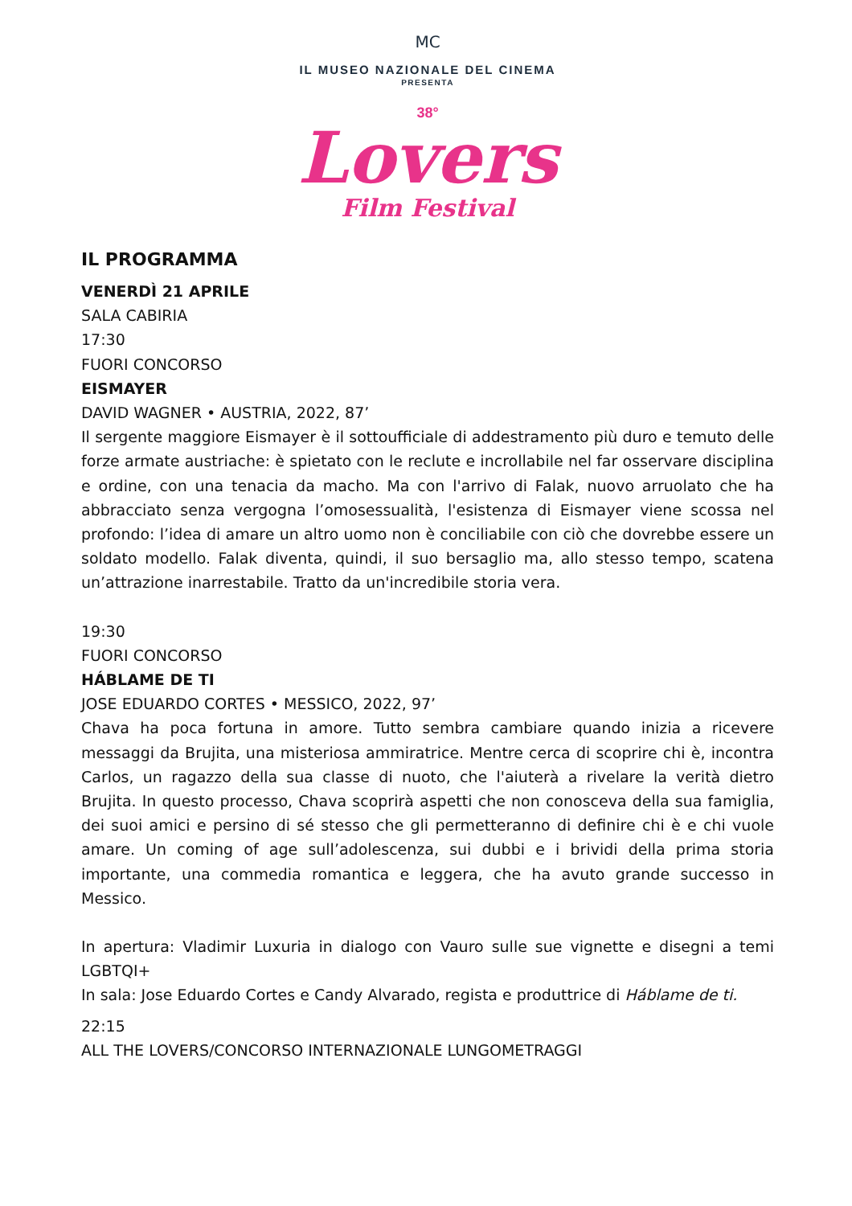MC
IL MUSEO NAZIONALE DEL CINEMA
PRESENTA
38°
Lovers
Film Festival
IL PROGRAMMA
VENERDÌ 21 APRILE
SALA CABIRIA
17:30
FUORI CONCORSO
EISMAYER
DAVID WAGNER • AUSTRIA, 2022, 87’
Il sergente maggiore Eismayer è il sottoufficiale di addestramento più duro e temuto delle forze armate austriache: è spietato con le reclute e incrollabile nel far osservare disciplina e ordine, con una tenacia da macho. Ma con l'arrivo di Falak, nuovo arruolato che ha abbracciato senza vergogna l’omosessualità, l'esistenza di Eismayer viene scossa nel profondo: l’idea di amare un altro uomo non è conciliabile con ciò che dovrebbe essere un soldato modello. Falak diventa, quindi, il suo bersaglio ma, allo stesso tempo, scatena un’attrazione inarrestabile. Tratto da un'incredibile storia vera.
19:30
FUORI CONCORSO
HÁBLAME DE TI
JOSE EDUARDO CORTES • MESSICO, 2022, 97’
Chava ha poca fortuna in amore. Tutto sembra cambiare quando inizia a ricevere messaggi da Brujita, una misteriosa ammiratrice. Mentre cerca di scoprire chi è, incontra Carlos, un ragazzo della sua classe di nuoto, che l'aiuterà a rivelare la verità dietro Brujita. In questo processo, Chava scoprirà aspetti che non conosceva della sua famiglia, dei suoi amici e persino di sé stesso che gli permetteranno di definire chi è e chi vuole amare. Un coming of age sull’adolescenza, sui dubbi e i brividi della prima storia importante, una commedia romantica e leggera, che ha avuto grande successo in Messico.
In apertura: Vladimir Luxuria in dialogo con Vauro sulle sue vignette e disegni a temi LGBTQI+
In sala: Jose Eduardo Cortes e Candy Alvarado, regista e produttrice di Háblame de ti.
22:15
ALL THE LOVERS/CONCORSO INTERNAZIONALE LUNGOMETRAGGI